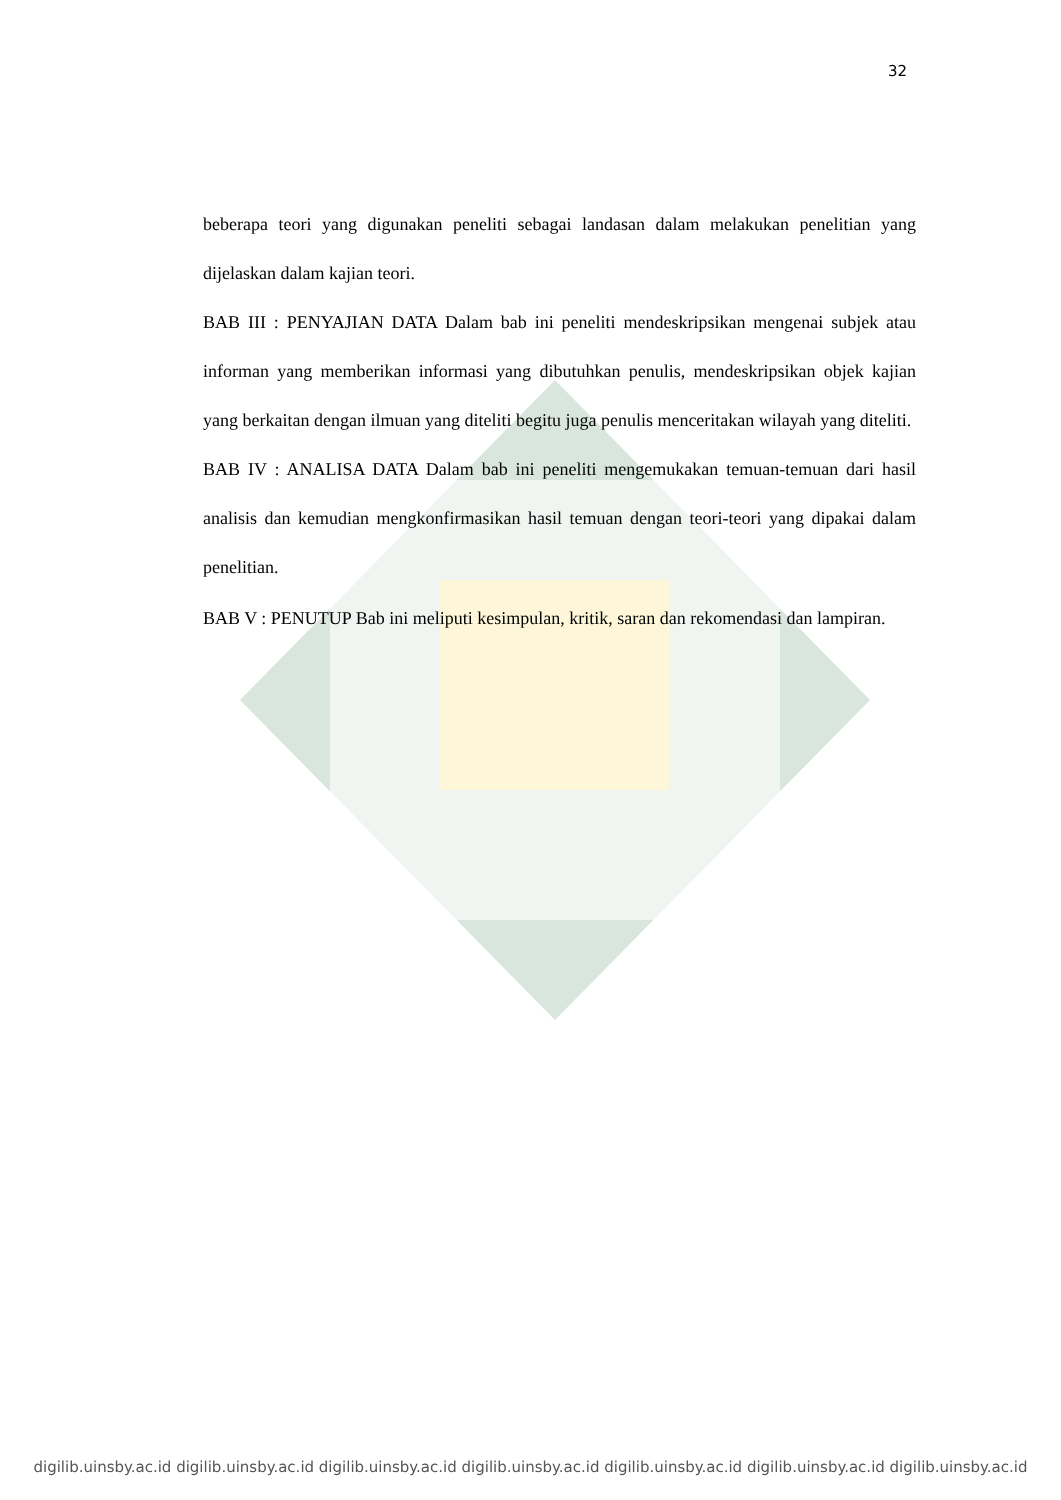32
beberapa teori yang digunakan peneliti sebagai landasan dalam melakukan penelitian yang dijelaskan dalam kajian teori.
BAB III : PENYAJIAN DATA Dalam bab ini peneliti mendeskripsikan mengenai subjek atau informan yang memberikan informasi yang dibutuhkan penulis, mendeskripsikan objek kajian yang berkaitan dengan ilmuan yang diteliti begitu juga penulis menceritakan wilayah yang diteliti.
BAB IV : ANALISA DATA Dalam bab ini peneliti mengemukakan temuan-temuan dari hasil analisis dan kemudian mengkonfirmasikan hasil temuan dengan teori-teori yang dipakai dalam penelitian.
BAB V : PENUTUP Bab ini meliputi kesimpulan, kritik, saran dan rekomendasi dan lampiran.
digilib.uinsby.ac.id digilib.uinsby.ac.id digilib.uinsby.ac.id digilib.uinsby.ac.id digilib.uinsby.ac.id digilib.uinsby.ac.id digilib.uinsby.ac.id